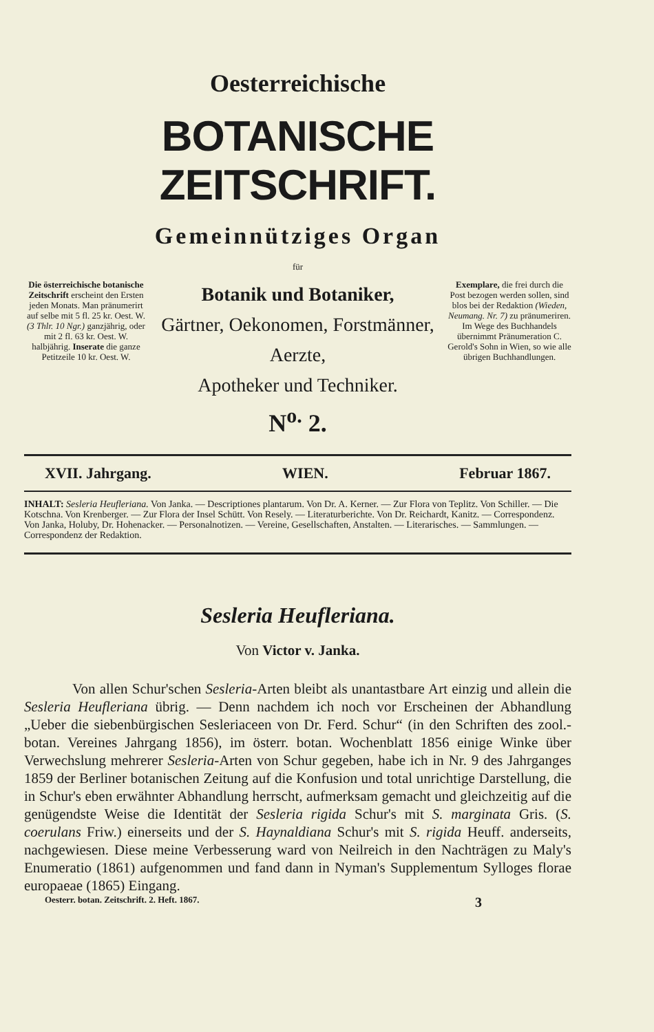Oesterreichische
BOTANISCHE ZEITSCHRIFT.
Gemeinnütziges Organ
für
Die österreichische botanische Zeitschrift erscheint den Ersten jeden Monats. Man pränumerirt auf selbe mit 5 fl. 25 kr. Oest. W. (3 Thlr. 10 Ngr.) ganzjährig, oder mit 2 fl. 63 kr. Oest. W. halbjährig. Inserate die ganze Petitzeile 10 kr. Oest. W.
Botanik und Botaniker,
Gärtner, Oekonomen, Forstmänner, Aerzte,
Apotheker und Techniker.
N<sup>o.</sup> 2.
Exemplare, die frei durch die Post bezogen werden sollen, sind blos bei der Redaktion (Wieden, Neumang. Nr. 7) zu pränumeriren. Im Wege des Buchhandels übernimmt Pränumeration C. Gerold's Sohn in Wien, so wie alle übrigen Buchhandlungen.
XVII. Jahrgang. WIEN. Februar 1867.
INHALT: Sesleria Heufleriana. Von Janka. — Descriptiones plantarum. Von Dr. A. Kerner. — Zur Flora von Teplitz. Von Schiller. — Die Kotschna. Von Krenberger. — Zur Flora der Insel Schütt. Von Resely. — Literaturberichte. Von Dr. Reichardt, Kanitz. — Correspondenz. Von Janka, Holuby, Dr. Hohenacker. — Personalnotizen. — Vereine, Gesellschaften, Anstalten. — Literarisches. — Sammlungen. — Correspondenz der Redaktion.
Sesleria Heufleriana.
Von Victor v. Janka.
Von allen Schur'schen Sesleria-Arten bleibt als unantastbare Art einzig und allein die Sesleria Heufleriana übrig. — Denn nachdem ich noch vor Erscheinen der Abhandlung „Ueber die siebenbürgischen Sesleriaceen von Dr. Ferd. Schur“ (in den Schriften des zool.-botan. Vereines Jahrgang 1856), im österr. botan. Wochenblatt 1856 einige Winke über Verwechslung mehrerer Sesleria-Arten von Schur gegeben, habe ich in Nr. 9 des Jahrganges 1859 der Berliner botanischen Zeitung auf die Konfusion und total unrichtige Darstellung, die in Schur's eben erwähnter Abhandlung herrscht, aufmerksam gemacht und gleichzeitig auf die genügendste Weise die Identität der Sesleria rigida Schur's mit S. marginata Gris. (S. coerulans Friw.) einerseits und der S. Haynaldiana Schur's mit S. rigida Heuff. anderseits, nachgewiesen. Diese meine Verbesserung ward von Neilreich in den Nachträgen zu Maly's Enumeratio (1861) aufgenommen und fand dann in Nyman's Supplementum Sylloges florae europaeae (1865) Eingang.
Oesterr. botan. Zeitschrift. 2. Heft. 1867. 3